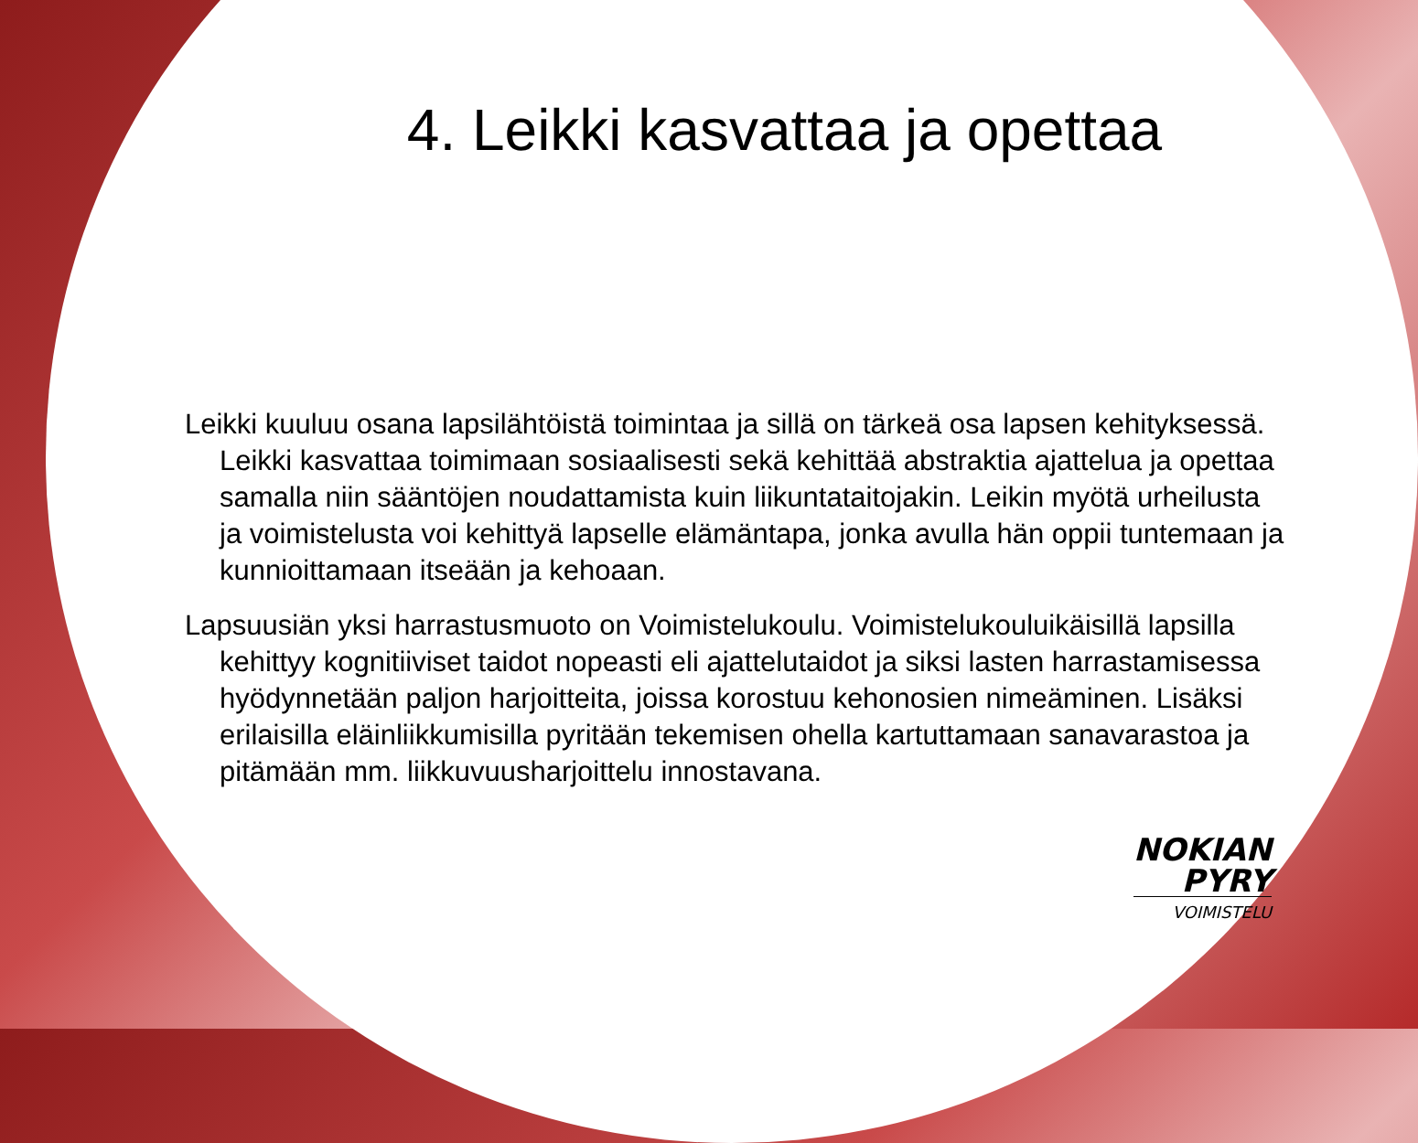4. Leikki kasvattaa ja opettaa
Leikki kuuluu osana lapsilähtöistä toimintaa ja sillä on tärkeä osa lapsen kehityksessä. Leikki kasvattaa toimimaan sosiaalisesti sekä kehittää abstraktia ajattelua ja opettaa samalla niin sääntöjen noudattamista kuin liikuntataitojakin. Leikin myötä urheilusta ja voimistelusta voi kehittyä lapselle elämäntapa, jonka avulla hän oppii tuntemaan ja kunnioittamaan itseään ja kehoaan.
Lapsuusiän yksi harrastusmuoto on Voimistelukoulu. Voimistelukouluikäisillä lapsilla kehittyy kognitiiviset taidot nopeasti eli ajattelutaidot ja siksi lasten harrastamisessa hyödynnetään paljon harjoitteita, joissa korostuu kehonosien nimeäminen. Lisäksi erilaisilla eläinliikkumisilla pyritään tekemisen ohella kartuttamaan sanavarastoa ja pitämään mm. liikkuvuusharjoittelu innostavana.
NOKIAN
PYRY
VOIMISTELU